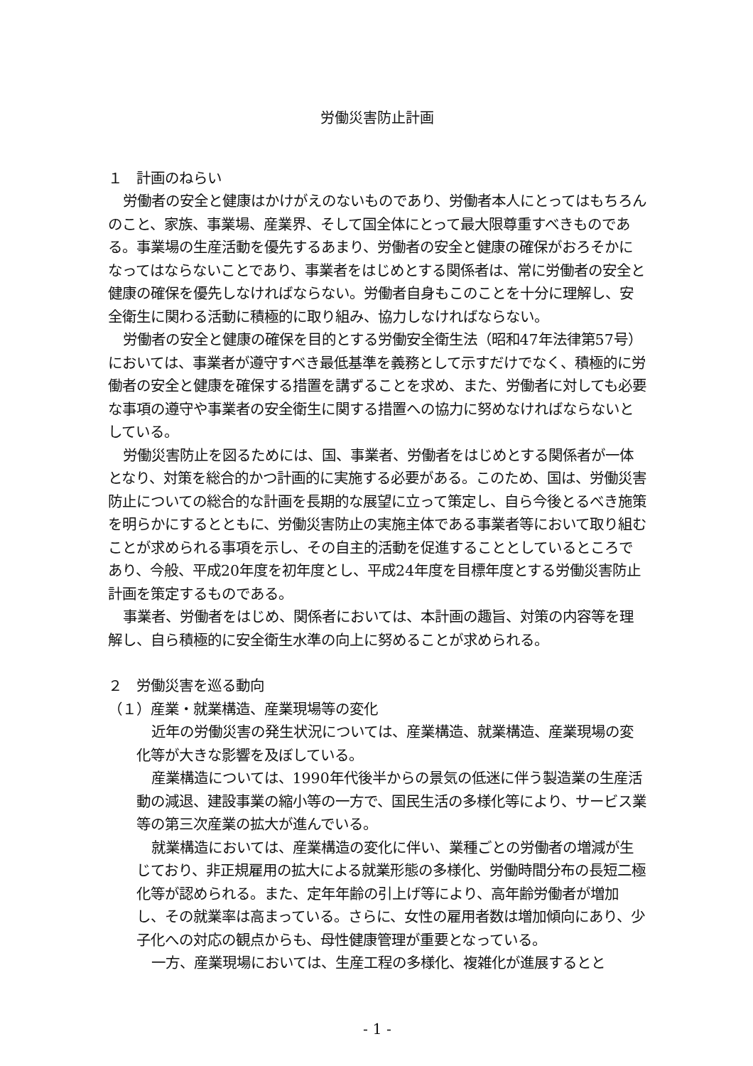労働災害防止計画
１　計画のねらい
労働者の安全と健康はかけがえのないものであり、労働者本人にとってはもちろんのこと、家族、事業場、産業界、そして国全体にとって最大限尊重すべきものである。事業場の生産活動を優先するあまり、労働者の安全と健康の確保がおろそかになってはならないことであり、事業者をはじめとする関係者は、常に労働者の安全と健康の確保を優先しなければならない。労働者自身もこのことを十分に理解し、安全衛生に関わる活動に積極的に取り組み、協力しなければならない。
労働者の安全と健康の確保を目的とする労働安全衛生法（昭和47年法律第57号）においては、事業者が遵守すべき最低基準を義務として示すだけでなく、積極的に労働者の安全と健康を確保する措置を講ずることを求め、また、労働者に対しても必要な事項の遵守や事業者の安全衛生に関する措置への協力に努めなければならないとしている。
労働災害防止を図るためには、国、事業者、労働者をはじめとする関係者が一体となり、対策を総合的かつ計画的に実施する必要がある。このため、国は、労働災害防止についての総合的な計画を長期的な展望に立って策定し、自ら今後とるべき施策を明らかにするとともに、労働災害防止の実施主体である事業者等において取り組むことが求められる事項を示し、その自主的活動を促進することとしているところであり、今般、平成20年度を初年度とし、平成24年度を目標年度とする労働災害防止計画を策定するものである。
事業者、労働者をはじめ、関係者においては、本計画の趣旨、対策の内容等を理解し、自ら積極的に安全衛生水準の向上に努めることが求められる。
２　労働災害を巡る動向
（１）産業・就業構造、産業現場等の変化
近年の労働災害の発生状況については、産業構造、就業構造、産業現場の変化等が大きな影響を及ぼしている。
産業構造については、1990年代後半からの景気の低迷に伴う製造業の生産活動の減退、建設事業の縮小等の一方で、国民生活の多様化等により、サービス業等の第三次産業の拡大が進んでいる。
就業構造においては、産業構造の変化に伴い、業種ごとの労働者の増減が生じており、非正規雇用の拡大による就業形態の多様化、労働時間分布の長短二極化等が認められる。また、定年年齢の引上げ等により、高年齢労働者が増加し、その就業率は高まっている。さらに、女性の雇用者数は増加傾向にあり、少子化への対応の観点からも、母性健康管理が重要となっている。
一方、産業現場においては、生産工程の多様化、複雑化が進展するとと
- 1 -